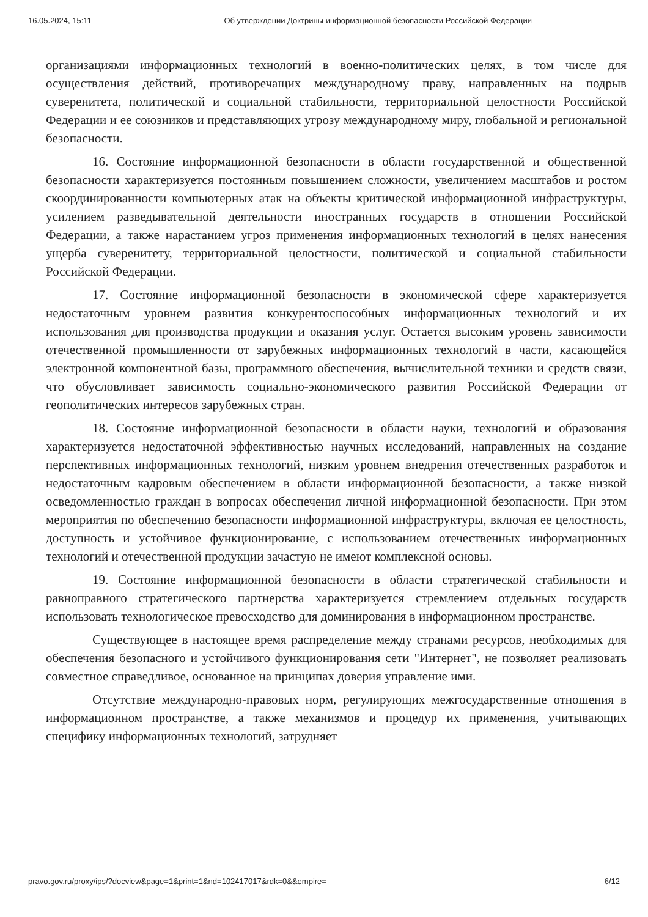16.05.2024, 15:11 Об утверждении Доктрины информационной безопасности Российской Федерации
организациями информационных технологий в военно-политических целях, в том числе для осуществления действий, противоречащих международному праву, направленных на подрыв суверенитета, политической и социальной стабильности, территориальной целостности Российской Федерации и ее союзников и представляющих угрозу международному миру, глобальной и региональной безопасности.
16. Состояние информационной безопасности в области государственной и общественной безопасности характеризуется постоянным повышением сложности, увеличением масштабов и ростом скоординированности компьютерных атак на объекты критической информационной инфраструктуры, усилением разведывательной деятельности иностранных государств в отношении Российской Федерации, а также нарастанием угроз применения информационных технологий в целях нанесения ущерба суверенитету, территориальной целостности, политической и социальной стабильности Российской Федерации.
17. Состояние информационной безопасности в экономической сфере характеризуется недостаточным уровнем развития конкурентоспособных информационных технологий и их использования для производства продукции и оказания услуг. Остается высоким уровень зависимости отечественной промышленности от зарубежных информационных технологий в части, касающейся электронной компонентной базы, программного обеспечения, вычислительной техники и средств связи, что обусловливает зависимость социально-экономического развития Российской Федерации от геополитических интересов зарубежных стран.
18. Состояние информационной безопасности в области науки, технологий и образования характеризуется недостаточной эффективностью научных исследований, направленных на создание перспективных информационных технологий, низким уровнем внедрения отечественных разработок и недостаточным кадровым обеспечением в области информационной безопасности, а также низкой осведомленностью граждан в вопросах обеспечения личной информационной безопасности. При этом мероприятия по обеспечению безопасности информационной инфраструктуры, включая ее целостность, доступность и устойчивое функционирование, с использованием отечественных информационных технологий и отечественной продукции зачастую не имеют комплексной основы.
19. Состояние информационной безопасности в области стратегической стабильности и равноправного стратегического партнерства характеризуется стремлением отдельных государств использовать технологическое превосходство для доминирования в информационном пространстве.
Существующее в настоящее время распределение между странами ресурсов, необходимых для обеспечения безопасного и устойчивого функционирования сети "Интернет", не позволяет реализовать совместное справедливое, основанное на принципах доверия управление ими.
Отсутствие международно-правовых норм, регулирующих межгосударственные отношения в информационном пространстве, а также механизмов и процедур их применения, учитывающих специфику информационных технологий, затрудняет
pravo.gov.ru/proxy/ips/?docview&page=1&print=1&nd=102417017&rdk=0&&empire= 6/12